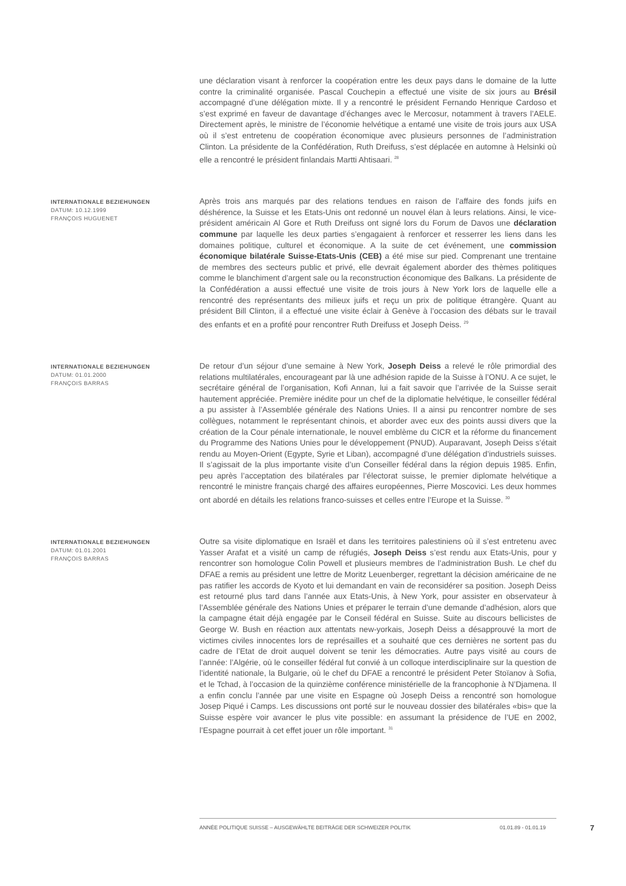une déclaration visant à renforcer la coopération entre les deux pays dans le domaine de la lutte contre la criminalité organisée. Pascal Couchepin a effectué une visite de six jours au Brésil accompagné d’une délégation mixte. Il y a rencontré le président Fernando Henrique Cardoso et s’est exprimé en faveur de davantage d’échanges avec le Mercosur, notamment à travers l’AELE. Directement après, le ministre de l’économie helvétique a entamé une visite de trois jours aux USA où il s’est entretenu de coopération économique avec plusieurs personnes de l’administration Clinton. La présidente de la Confédération, Ruth Dreifuss, s’est déplacée en automne à Helsinki où elle a rencontré le président finlandais Martti Ahtisaari. <sup>28</sup>
INTERNATIONALE BEZIEHUNGEN
DATUM: 10.12.1999
FRANÇOIS HUGUENET
Après trois ans marqués par des relations tendues en raison de l’affaire des fonds juifs en déshérence, la Suisse et les Etats-Unis ont redonné un nouvel élan à leurs relations. Ainsi, le vice-président américain Al Gore et Ruth Dreifuss ont signé lors du Forum de Davos une déclaration commune par laquelle les deux parties s’engagaient à renforcer et resserrer les liens dans les domaines politique, culturel et économique. A la suite de cet événement, une commission économique bilatérale Suisse-Etats-Unis (CEB) a été mise sur pied. Comprenant une trentaine de membres des secteurs public et privé, elle devrait également aborder des thèmes politiques comme le blanchiment d’argent sale ou la reconstruction économique des Balkans. La présidente de la Confédération a aussi effectué une visite de trois jours à New York lors de laquelle elle a rencontré des représentants des milieux juifs et reçu un prix de politique étrangère. Quant au président Bill Clinton, il a effectué une visite éclair à Genève à l’occasion des débats sur le travail des enfants et en a profité pour rencontrer Ruth Dreifuss et Joseph Deiss. <sup>29</sup>
INTERNATIONALE BEZIEHUNGEN
DATUM: 01.01.2000
FRANÇOIS BARRAS
De retour d’un séjour d’une semaine à New York, Joseph Deiss a relevé le rôle primordial des relations multilatérales, encourageant par là une adhésion rapide de la Suisse à l’ONU. A ce sujet, le secrétaire général de l’organisation, Kofi Annan, lui a fait savoir que l’arrivée de la Suisse serait hautement appréciée. Première inédite pour un chef de la diplomatie helvétique, le conseiller fédéral a pu assister à l’Assemblée générale des Nations Unies. Il a ainsi pu rencontrer nombre de ses collègues, notamment le représentant chinois, et aborder avec eux des points aussi divers que la création de la Cour pénale internationale, le nouvel emblème du CICR et la réforme du financement du Programme des Nations Unies pour le développement (PNUD). Auparavant, Joseph Deiss s’était rendu au Moyen-Orient (Egypte, Syrie et Liban), accompagné d’une délégation d’industriels suisses. Il s’agissait de la plus importante visite d’un Conseiller fédéral dans la région depuis 1985. Enfin, peu après l’acceptation des bilatérales par l’électorat suisse, le premier diplomate helvétique a rencontré le ministre français chargé des affaires européennes, Pierre Moscovici. Les deux hommes ont abordé en détails les relations franco-suisses et celles entre l’Europe et la Suisse. <sup>30</sup>
INTERNATIONALE BEZIEHUNGEN
DATUM: 01.01.2001
FRANÇOIS BARRAS
Outre sa visite diplomatique en Israël et dans les territoires palestiniens où il s’est entretenu avec Yasser Arafat et a visité un camp de réfugiés, Joseph Deiss s’est rendu aux Etats-Unis, pour y rencontrer son homologue Colin Powell et plusieurs membres de l’administration Bush. Le chef du DFAE a remis au président une lettre de Moritz Leuenberger, regrettant la décision américaine de ne pas ratifier les accords de Kyoto et lui demandant en vain de reconsidérer sa position. Joseph Deiss est retourné plus tard dans l’année aux Etats-Unis, à New York, pour assister en observateur à l’Assemblée générale des Nations Unies et préparer le terrain d’une demande d’adhésion, alors que la campagne était déjà engagée par le Conseil fédéral en Suisse. Suite au discours bellicistes de George W. Bush en réaction aux attentats new-yorkais, Joseph Deiss a désapprouvé la mort de victimes civiles innocentes lors de représailles et a souhaité que ces dernières ne sortent pas du cadre de l’Etat de droit auquel doivent se tenir les démocraties. Autre pays visité au cours de l’année: l’Algérie, où le conseiller fédéral fut convié à un colloque interdisciplinaire sur la question de l’identité nationale, la Bulgarie, où le chef du DFAE a rencontré le président Peter Stoïanov à Sofia, et le Tchad, à l’occasion de la quinzième conférence ministérielle de la francophonie à N’Djamena. Il a enfin conclu l’année par une visite en Espagne où Joseph Deiss a rencontré son homologue Josep Piqué i Camps. Les discussions ont porté sur le nouveau dossier des bilatérales «bis» que la Suisse espère voir avancer le plus vite possible: en assumant la présidence de l’UE en 2002, l’Espagne pourrait à cet effet jouer un rôle important. <sup>31</sup>
ANNÉE POLITIQUE SUISSE – AUSGEWÄHLTE BEITRÄGE DER SCHWEIZER POLITIK 01.01.89 - 01.01.19
7